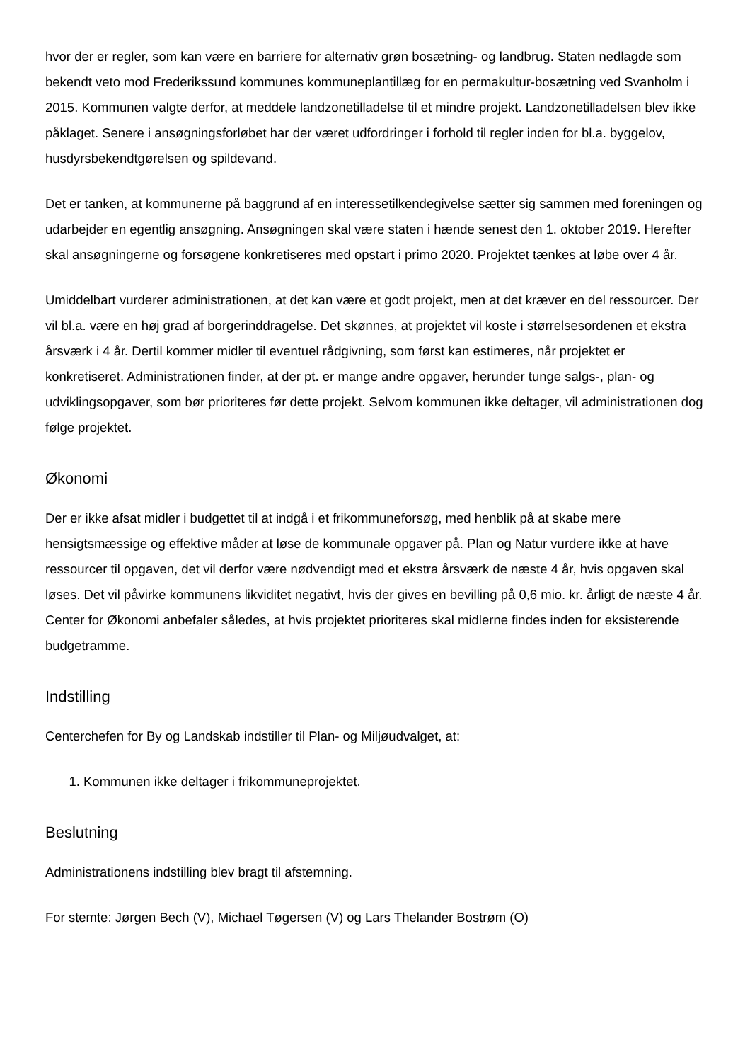hvor der er regler, som kan være en barriere for alternativ grøn bosætning- og landbrug. Staten nedlagde som bekendt veto mod Frederikssund kommunes kommuneplantillæg for en permakultur-bosætning ved Svanholm i 2015. Kommunen valgte derfor, at meddele landzonetilladelse til et mindre projekt. Landzonetilladelsen blev ikke påklaget. Senere i ansøgningsforløbet har der været udfordringer i forhold til regler inden for bl.a. byggelov, husdyrsbekendtgørelsen og spildevand.
Det er tanken, at kommunerne på baggrund af en interessetilkendegivelse sætter sig sammen med foreningen og udarbejder en egentlig ansøgning. Ansøgningen skal være staten i hænde senest den 1. oktober 2019. Herefter skal ansøgningerne og forsøgene konkretiseres med opstart i primo 2020. Projektet tænkes at løbe over 4 år.
Umiddelbart vurderer administrationen, at det kan være et godt projekt, men at det kræver en del ressourcer. Der vil bl.a. være en høj grad af borgerinddragelse. Det skønnes, at projektet vil koste i størrelsesordenen et ekstra årsværk i 4 år. Dertil kommer midler til eventuel rådgivning, som først kan estimeres, når projektet er konkretiseret. Administrationen finder, at der pt. er mange andre opgaver, herunder tunge salgs-, plan- og udviklingsopgaver, som bør prioriteres før dette projekt. Selvom kommunen ikke deltager, vil administrationen dog følge projektet.
Økonomi
Der er ikke afsat midler i budgettet til at indgå i et frikommuneforsøg, med henblik på at skabe mere hensigtsmæssige og effektive måder at løse de kommunale opgaver på. Plan og Natur vurdere ikke at have ressourcer til opgaven, det vil derfor være nødvendigt med et ekstra årsværk de næste 4 år, hvis opgaven skal løses. Det vil påvirke kommunens likviditet negativt, hvis der gives en bevilling på 0,6 mio. kr. årligt de næste 4 år. Center for Økonomi anbefaler således, at hvis projektet prioriteres skal midlerne findes inden for eksisterende budgetramme.
Indstilling
Centerchefen for By og Landskab indstiller til Plan- og Miljøudvalget, at:
1. Kommunen ikke deltager i frikommuneprojektet.
Beslutning
Administrationens indstilling blev bragt til afstemning.
For stemte: Jørgen Bech (V), Michael Tøgersen (V) og Lars Thelander Bostrøm (O)